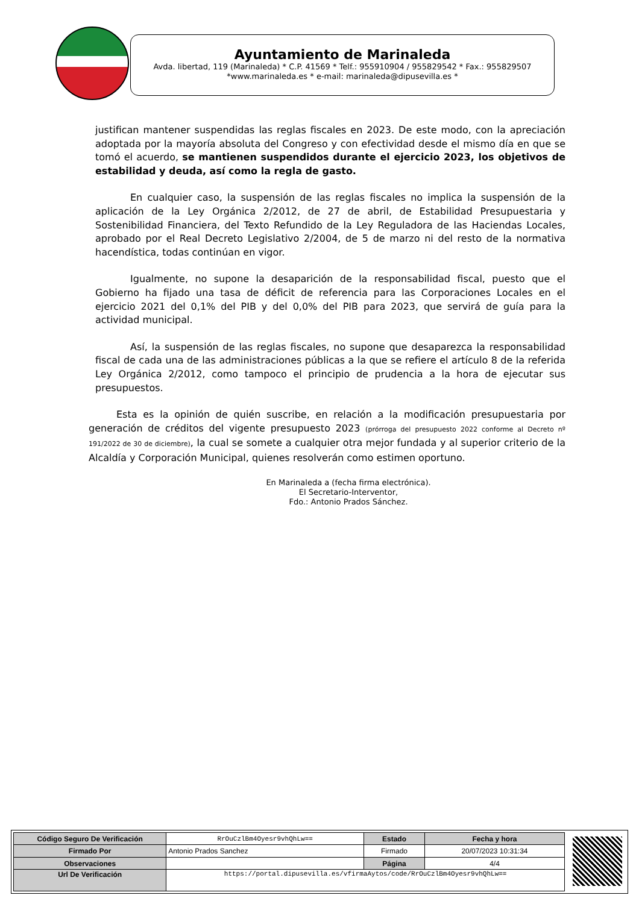Ayuntamiento de Marinaleda
Avda. libertad, 119 (Marinaleda) * C.P. 41569 * Telf.: 955910904 / 955829542 * Fax.: 955829507
*www.marinaleda.es * e-mail: marinaleda@dipusevilla.es *
justifican mantener suspendidas las reglas fiscales en 2023. De este modo, con la apreciación adoptada por la mayoría absoluta del Congreso y con efectividad desde el mismo día en que se tomó el acuerdo, se mantienen suspendidos durante el ejercicio 2023, los objetivos de estabilidad y deuda, así como la regla de gasto.
En cualquier caso, la suspensión de las reglas fiscales no implica la suspensión de la aplicación de la Ley Orgánica 2/2012, de 27 de abril, de Estabilidad Presupuestaria y Sostenibilidad Financiera, del Texto Refundido de la Ley Reguladora de las Haciendas Locales, aprobado por el Real Decreto Legislativo 2/2004, de 5 de marzo ni del resto de la normativa hacendística, todas continúan en vigor.
Igualmente, no supone la desaparición de la responsabilidad fiscal, puesto que el Gobierno ha fijado una tasa de déficit de referencia para las Corporaciones Locales en el ejercicio 2021 del 0,1% del PIB y del 0,0% del PIB para 2023, que servirá de guía para la actividad municipal.
Así, la suspensión de las reglas fiscales, no supone que desaparezca la responsabilidad fiscal de cada una de las administraciones públicas a la que se refiere el artículo 8 de la referida Ley Orgánica 2/2012, como tampoco el principio de prudencia a la hora de ejecutar sus presupuestos.
Esta es la opinión de quién suscribe, en relación a la modificación presupuestaria por generación de créditos del vigente presupuesto 2023 (prórroga del presupuesto 2022 conforme al Decreto nº 191/2022 de 30 de diciembre), la cual se somete a cualquier otra mejor fundada y al superior criterio de la Alcaldía y Corporación Municipal, quienes resolverán como estimen oportuno.
En Marinaleda a (fecha firma electrónica).
El Secretario-Interventor,
Fdo.: Antonio Prados Sánchez.
| Código Seguro De Verificación | RrOuCzlBm4Oyesr9vhQhLw== | Estado | Fecha y hora |
| Firmado Por | Antonio Prados Sanchez | Firmado | 20/07/2023 10:31:34 |
| Observaciones | | Página | 4/4 |
| Url De Verificación | https://portal.dipusevilla.es/vfirmaAytos/code/RrOuCzlBm4Oyesr9vhQhLw== | | |